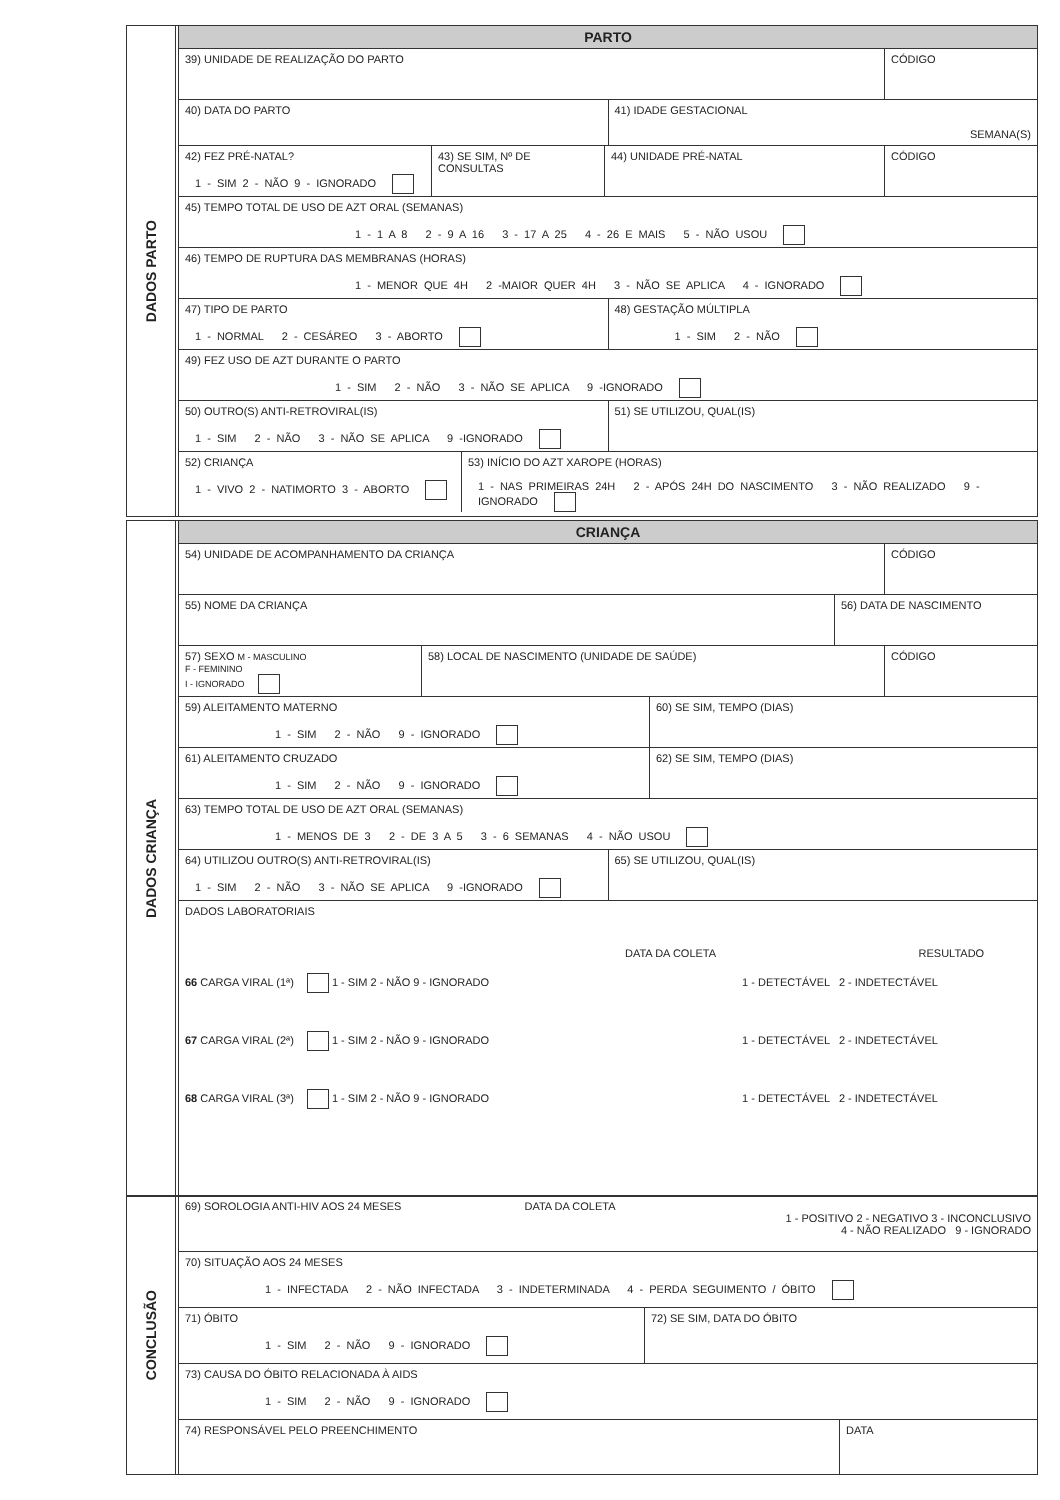DADOS PARTO
PARTO
39) UNIDADE DE REALIZAÇÃO DO PARTO
CÓDIGO
40) DATA DO PARTO 41) IDADE GESTACIONAL
SEMANA(S)
42) FEZ PRÉ-NATAL?
1 - SIM 2 - NÃO 9 - IGNORADO
43) SE SIM, Nº DE CONSULTAS 44) UNIDADE PRÉ-NATAL CÓDIGO
45) TEMPO TOTAL DE USO DE AZT ORAL (SEMANAS)
1 - 1 A 8 2 - 9 A 16 3 - 17 A 25 4 - 26 E MAIS 5 - NÃO USOU
46) TEMPO DE RUPTURA DAS MEMBRANAS (HORAS)
1 - MENOR QUE 4H 2 -MAIOR QUER 4H 3 - NÃO SE APLICA 4 - IGNORADO
47) TIPO DE PARTO
1 - NORMAL 2 - CESÁREO 3 - ABORTO
48) GESTAÇÃO MÚLTIPLA
1 - SIM 2 - NÃO
49) FEZ USO DE AZT DURANTE O PARTO
1 - SIM 2 - NÃO 3 - NÃO SE APLICA 9 -IGNORADO
50) OUTRO(S) ANTI-RETROVIRAL(IS)
1 - SIM 2 - NÃO 3 - NÃO SE APLICA 9 -IGNORADO
51) SE UTILIZOU, QUAL(IS)
52) CRIANÇA
1 - VIVO 2 - NATIMORTO 3 - ABORTO
53) INÍCIO DO AZT XAROPE (HORAS)
1 - NAS PRIMEIRAS 24H 2 - APÓS 24H DO NASCIMENTO 3 - NÃO REALIZADO 9 - IGNORADO
DADOS CRIANÇA
CRIANÇA
54) UNIDADE DE ACOMPANHAMENTO DA CRIANÇA
CÓDIGO
55) NOME DA CRIANÇA 56) DATA DE NASCIMENTO
57) SEXO M - MASCULINO
F - FEMININO
I - IGNORADO
58) LOCAL DE NASCIMENTO (UNIDADE DE SAÚDE)
CÓDIGO
59) ALEITAMENTO MATERNO
1 - SIM 2 - NÃO 9 - IGNORADO
60) SE SIM, TEMPO (DIAS)
61) ALEITAMENTO CRUZADO
1 - SIM 2 - NÃO 9 - IGNORADO
62) SE SIM, TEMPO (DIAS)
63) TEMPO TOTAL DE USO DE AZT ORAL (SEMANAS)
1 - MENOS DE 3 2 - DE 3 A 5 3 - 6 SEMANAS 4 - NÃO USOU
64) UTILIZOU OUTRO(S) ANTI-RETROVIRAL(IS)
1 - SIM 2 - NÃO 3 - NÃO SE APLICA 9 -IGNORADO
65) SE UTILIZOU, QUAL(IS)
DADOS LABORATORIAIS
DATA DA COLETA RESULTADO
66 CARGA VIRAL (1ª) 1 - SIM 2 - NÃO 9 - IGNORADO 1 - DETECTÁVEL 2 - INDETECTÁVEL
67 CARGA VIRAL (2ª) 1 - SIM 2 - NÃO 9 - IGNORADO 1 - DETECTÁVEL 2 - INDETECTÁVEL
68 CARGA VIRAL (3ª) 1 - SIM 2 - NÃO 9 - IGNORADO 1 - DETECTÁVEL 2 - INDETECTÁVEL
CONCLUSÃO
69) SOROLOGIA ANTI-HIV AOS 24 MESES DATA DA COLETA
1 - POSITIVO 2 - NEGATIVO 3 - INCONCLUSIVO
4 - NÃO REALIZADO 9 - IGNORADO
70) SITUAÇÃO AOS 24 MESES
1 - INFECTADA 2 - NÃO INFECTADA 3 - INDETERMINADA 4 - PERDA SEGUIMENTO / ÓBITO
71) ÓBITO
1 - SIM 2 - NÃO 9 - IGNORADO
72) SE SIM, DATA DO ÓBITO
73) CAUSA DO ÓBITO RELACIONADA À AIDS
1 - SIM 2 - NÃO 9 - IGNORADO
74) RESPONSÁVEL PELO PREENCHIMENTO
DATA